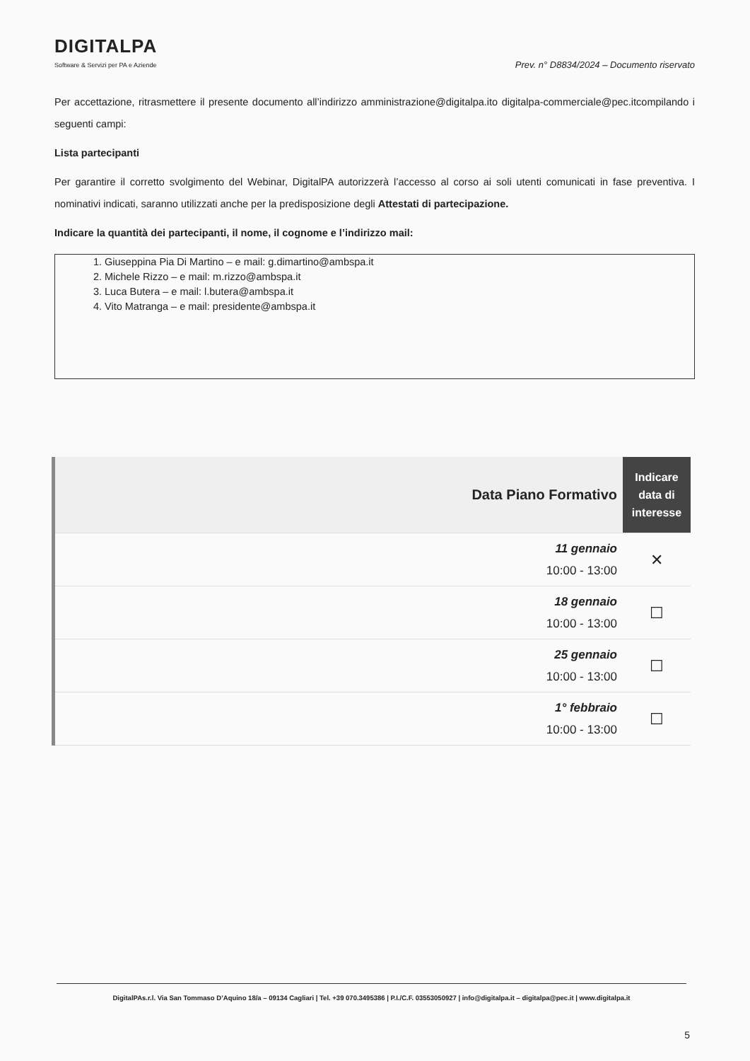DIGITALPA
Software & Servizi per PA e Aziende
Prev. n° D8834/2024 – Documento riservato
Per accettazione, ritrasmettere il presente documento all’indirizzo amministrazione@digitalpa.ito digitalpa-commerciale@pec.itcompilando i seguenti campi:
Lista partecipanti
Per garantire il corretto svolgimento del Webinar, DigitalPA autorizzerà l’accesso al corso ai soli utenti comunicati in fase preventiva. I nominativi indicati, saranno utilizzati anche per la predisposizione degli Attestati di partecipazione.
Indicare la quantità dei partecipanti, il nome, il cognome e l’indirizzo mail:
1. Giuseppina Pia Di Martino – e mail: g.dimartino@ambspa.it
2. Michele Rizzo – e mail: m.rizzo@ambspa.it
3. Luca Butera – e mail: l.butera@ambspa.it
4. Vito Matranga – e mail: presidente@ambspa.it
| Data Piano Formativo | Indicare data di interesse |
| --- | --- |
| 11 gennaio 10:00 - 13:00 | ✕ |
| 18 gennaio 10:00 - 13:00 | ☐ |
| 25 gennaio 10:00 - 13:00 | ☐ |
| 1° febbraio 10:00 - 13:00 | ☐ |
DigitalPAs.r.l. Via San Tommaso D’Aquino 18/a – 09134 Cagliari | Tel. +39 070.3495386 | P.I./C.F. 03553050927 | info@digitalpa.it – digitalpa@pec.it | www.digitalpa.it
5